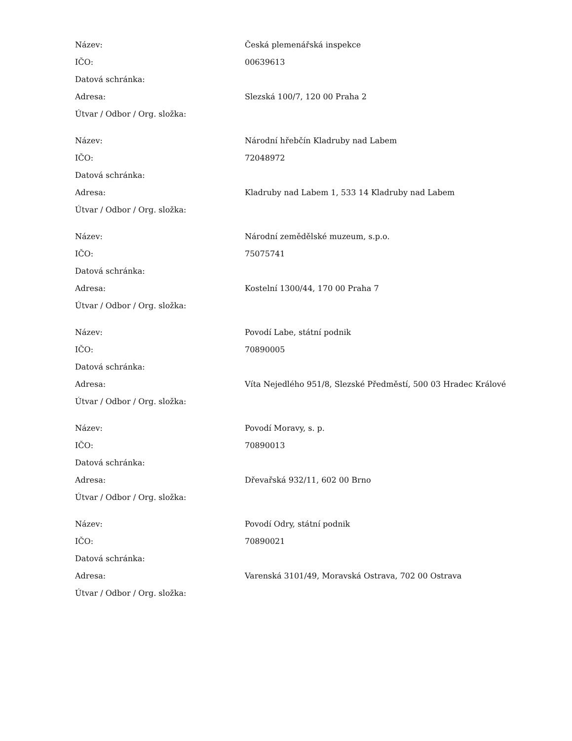| Název: | Česká plemenářská inspekce |
| IČO: | 00639613 |
| Datová schránka: | |
| Adresa: | Slezská 100/7, 120 00 Praha 2 |
| Útvar / Odbor / Org. složka: | |
| Název: | Národní hřebčín Kladruby nad Labem |
| IČO: | 72048972 |
| Datová schránka: | |
| Adresa: | Kladruby nad Labem 1, 533 14 Kladruby nad Labem |
| Útvar / Odbor / Org. složka: | |
| Název: | Národní zemědělské muzeum, s.p.o. |
| IČO: | 75075741 |
| Datová schránka: | |
| Adresa: | Kostelní 1300/44, 170 00 Praha 7 |
| Útvar / Odbor / Org. složka: | |
| Název: | Povodí Labe, státní podnik |
| IČO: | 70890005 |
| Datová schránka: | |
| Adresa: | Víta Nejedlého 951/8, Slezské Předměstí, 500 03 Hradec Králové |
| Útvar / Odbor / Org. složka: | |
| Název: | Povodí Moravy, s. p. |
| IČO: | 70890013 |
| Datová schránka: | |
| Adresa: | Dřevařská 932/11, 602 00 Brno |
| Útvar / Odbor / Org. složka: | |
| Název: | Povodí Odry, státní podnik |
| IČO: | 70890021 |
| Datová schránka: | |
| Adresa: | Varenská 3101/49, Moravská Ostrava, 702 00 Ostrava |
| Útvar / Odbor / Org. složka: | |